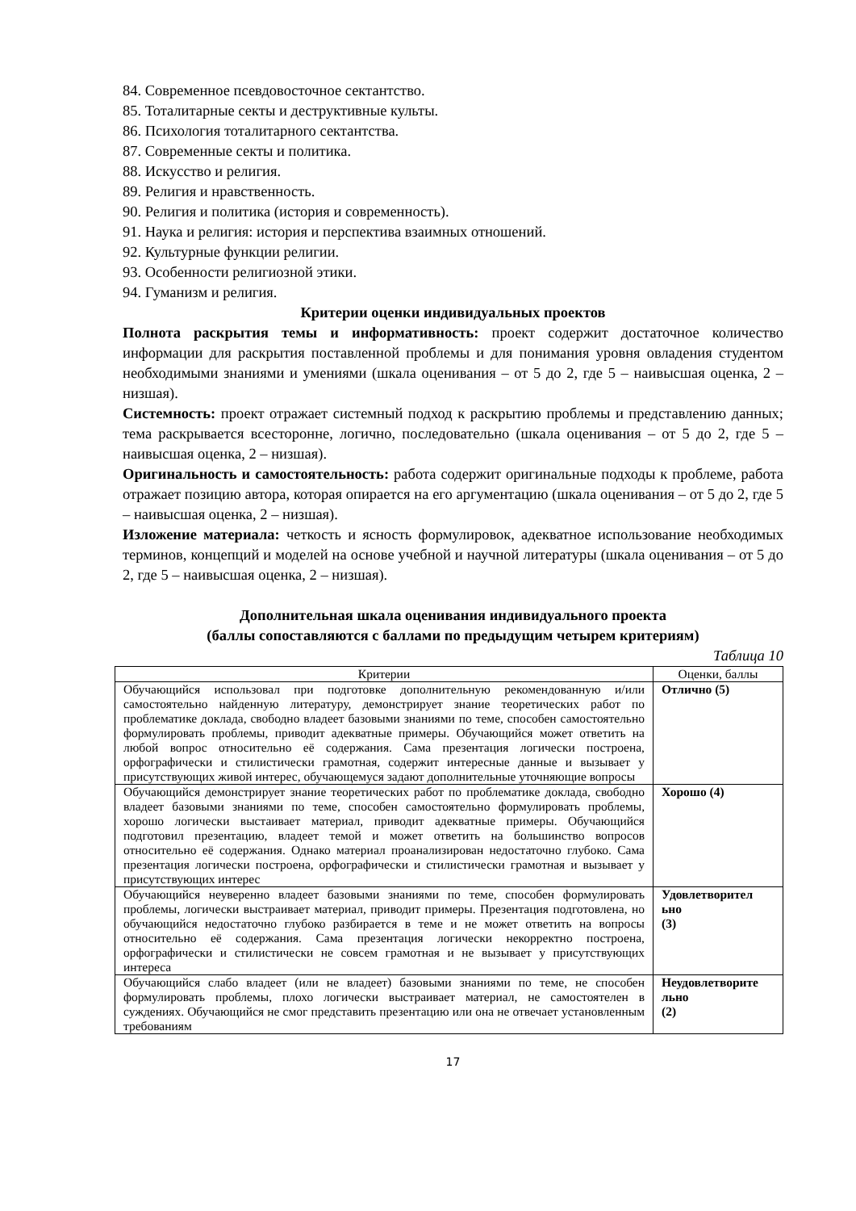84. Современное псевдовосточное сектантство.
85. Тоталитарные секты и деструктивные культы.
86. Психология тоталитарного сектантства.
87. Современные секты и политика.
88. Искусство и религия.
89. Религия и нравственность.
90. Религия и политика (история и современность).
91. Наука и религия: история и перспектива взаимных отношений.
92. Культурные функции религии.
93. Особенности религиозной этики.
94. Гуманизм и религия.
Критерии оценки индивидуальных проектов
Полнота раскрытия темы и информативность: проект содержит достаточное количество информации для раскрытия поставленной проблемы и для понимания уровня овладения студентом необходимыми знаниями и умениями (шкала оценивания – от 5 до 2, где 5 – наивысшая оценка, 2 – низшая).
Системность: проект отражает системный подход к раскрытию проблемы и представлению данных; тема раскрывается всесторонне, логично, последовательно (шкала оценивания – от 5 до 2, где 5 – наивысшая оценка, 2 – низшая).
Оригинальность и самостоятельность: работа содержит оригинальные подходы к проблеме, работа отражает позицию автора, которая опирается на его аргументацию (шкала оценивания – от 5 до 2, где 5 – наивысшая оценка, 2 – низшая).
Изложение материала: четкость и ясность формулировок, адекватное использование необходимых терминов, концепций и моделей на основе учебной и научной литературы (шкала оценивания – от 5 до 2, где 5 – наивысшая оценка, 2 – низшая).
Дополнительная шкала оценивания индивидуального проекта
(баллы сопоставляются с баллами по предыдущим четырем критериям)
Таблица 10
| Критерии | Оценки, баллы |
| --- | --- |
| Обучающийся использовал при подготовке дополнительную рекомендованную и/или самостоятельно найденную литературу, демонстрирует знание теоретических работ по проблематике доклада, свободно владеет базовыми знаниями по теме, способен самостоятельно формулировать проблемы, приводит адекватные примеры. Обучающийся может ответить на любой вопрос относительно её содержания. Сама презентация логически построена, орфографически и стилистически грамотная, содержит интересные данные и вызывает у присутствующих живой интерес, обучающемуся задают дополнительные уточняющие вопросы | Отлично (5) |
| Обучающийся демонстрирует знание теоретических работ по проблематике доклада, свободно владеет базовыми знаниями по теме, способен самостоятельно формулировать проблемы, хорошо логически выстаивает материал, приводит адекватные примеры. Обучающийся подготовил презентацию, владеет темой и может ответить на большинство вопросов относительно её содержания. Однако материал проанализирован недостаточно глубоко. Сама презентация логически построена, орфографически и стилистически грамотная и вызывает у присутствующих интерес | Хорошо (4) |
| Обучающийся неуверенно владеет базовыми знаниями по теме, способен формулировать проблемы, логически выстраивает материал, приводит примеры. Презентация подготовлена, но обучающийся недостаточно глубоко разбирается в теме и не может ответить на вопросы относительно её содержания. Сама презентация логически некорректно построена, орфографически и стилистически не совсем грамотная и не вызывает у присутствующих интереса | Удовлетворител ьно (3) |
| Обучающийся слабо владеет (или не владеет) базовыми знаниями по теме, не способен формулировать проблемы, плохо логически выстраивает материал, не самостоятелен в суждениях. Обучающийся не смог представить презентацию или она не отвечает установленным требованиям | Неудовлетворите льно (2) |
17